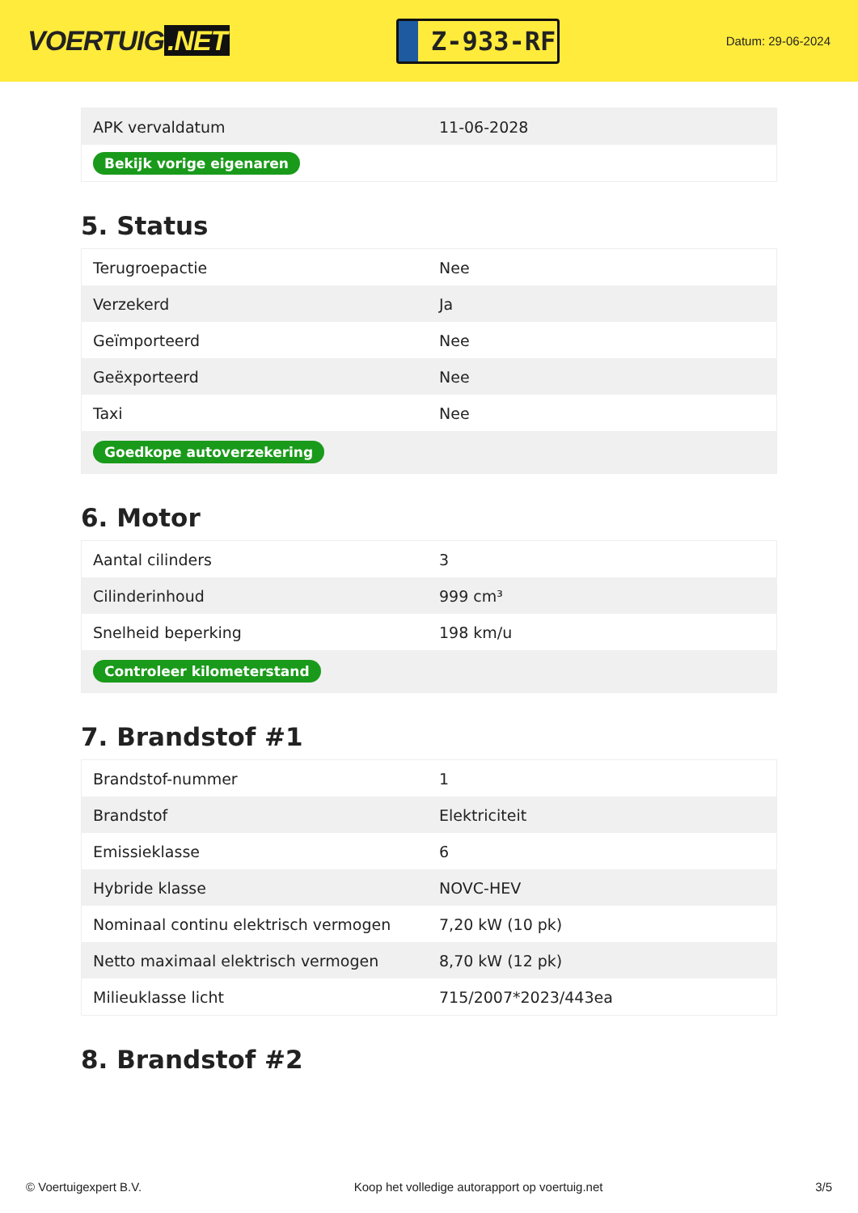VOERTUIG.NET
Z-933-RF
Datum: 29-06-2024
| APK vervaldatum | 11-06-2028 |
| Bekijk vorige eigenaren | |
5. Status
| Terugroepactie | Nee |
| Verzekerd | Ja |
| Geïmporteerd | Nee |
| Geëxporteerd | Nee |
| Taxi | Nee |
| Goedkope autoverzekering | |
6. Motor
| Aantal cilinders | 3 |
| Cilinderinhoud | 999 cm³ |
| Snelheid beperking | 198 km/u |
| Controleer kilometerstand | |
7. Brandstof #1
| Brandstof-nummer | 1 |
| Brandstof | Elektriciteit |
| Emissieklasse | 6 |
| Hybride klasse | NOVC-HEV |
| Nominaal continu elektrisch vermogen | 7,20 kW (10 pk) |
| Netto maximaal elektrisch vermogen | 8,70 kW (12 pk) |
| Milieuklasse licht | 715/2007*2023/443ea |
8. Brandstof #2
© Voertuigexpert B.V. Koop het volledige autorapport op voertuig.net 3/5